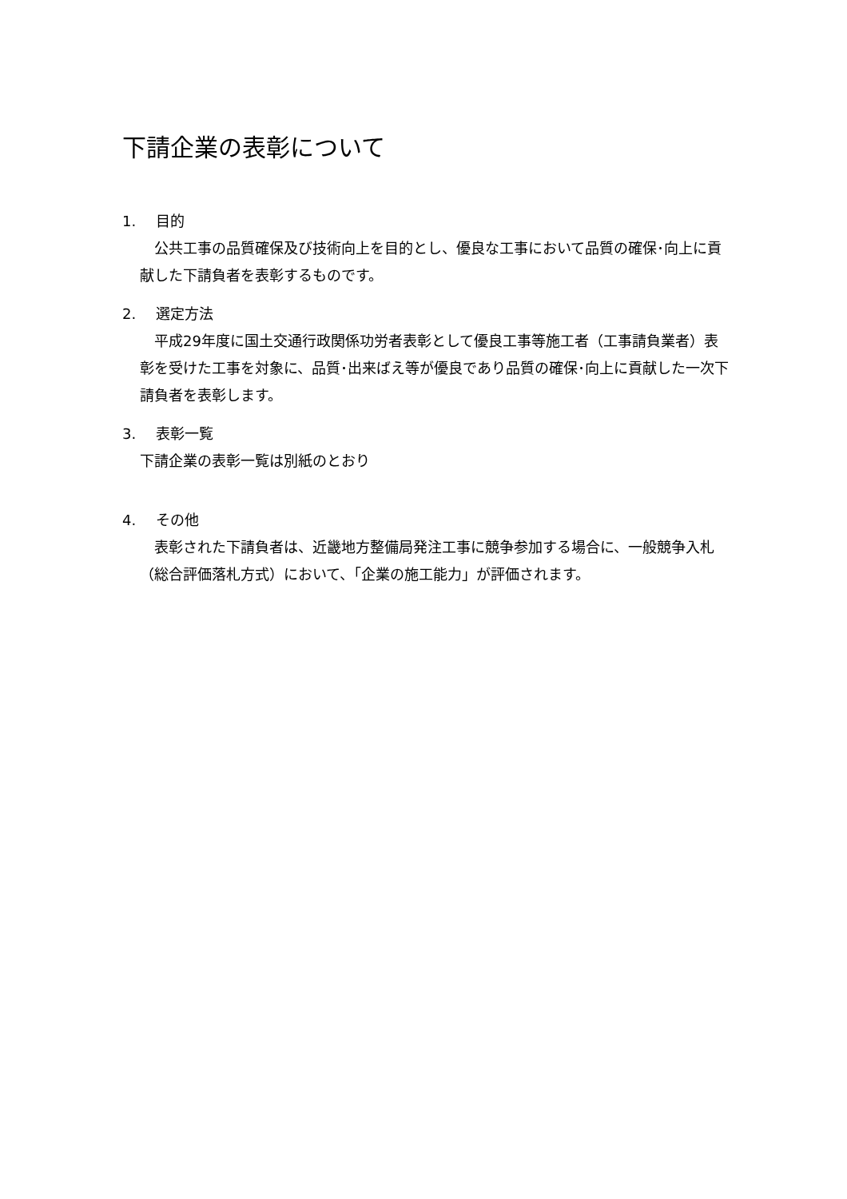下請企業の表彰について
1. 目的
　公共工事の品質確保及び技術向上を目的とし、優良な工事において品質の確保･向上に貢献した下請負者を表彰するものです。
2. 選定方法
　平成29年度に国土交通行政関係功労者表彰として優良工事等施工者（工事請負業者）表彰を受けた工事を対象に、品質･出来ばえ等が優良であり品質の確保･向上に貢献した一次下請負者を表彰します。
3. 表彰一覧
下請企業の表彰一覧は別紙のとおり
4. その他
　表彰された下請負者は、近畿地方整備局発注工事に競争参加する場合に、一般競争入札（総合評価落札方式）において、「企業の施工能力」が評価されます。